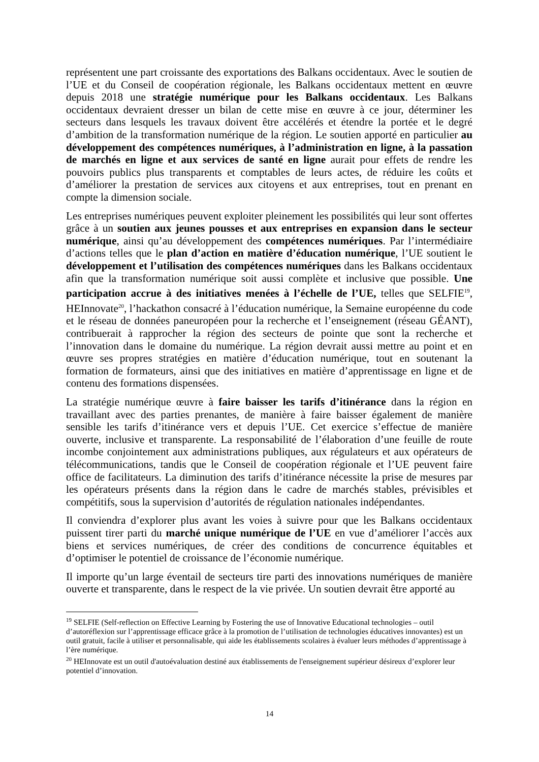représentent une part croissante des exportations des Balkans occidentaux. Avec le soutien de l’UE et du Conseil de coopération régionale, les Balkans occidentaux mettent en œuvre depuis 2018 une stratégie numérique pour les Balkans occidentaux. Les Balkans occidentaux devraient dresser un bilan de cette mise en œuvre à ce jour, déterminer les secteurs dans lesquels les travaux doivent être accélérés et étendre la portée et le degré d’ambition de la transformation numérique de la région. Le soutien apporté en particulier au développement des compétences numériques, à l’administration en ligne, à la passation de marchés en ligne et aux services de santé en ligne aurait pour effets de rendre les pouvoirs publics plus transparents et comptables de leurs actes, de réduire les coûts et d’améliorer la prestation de services aux citoyens et aux entreprises, tout en prenant en compte la dimension sociale.
Les entreprises numériques peuvent exploiter pleinement les possibilités qui leur sont offertes grâce à un soutien aux jeunes pousses et aux entreprises en expansion dans le secteur numérique, ainsi qu’au développement des compétences numériques. Par l’intermédiaire d’actions telles que le plan d’action en matière d’éducation numérique, l’UE soutient le développement et l’utilisation des compétences numériques dans les Balkans occidentaux afin que la transformation numérique soit aussi complète et inclusive que possible. Une participation accrue à des initiatives menées à l’échelle de l’UE, telles que SELFIE<sup>19</sup>, HEInnovate<sup>20</sup>, l’hackathon consacré à l’éducation numérique, la Semaine européenne du code et le réseau de données paneuropéen pour la recherche et l’enseignement (réseau GÉANT), contribuerait à rapprocher la région des secteurs de pointe que sont la recherche et l’innovation dans le domaine du numérique. La région devrait aussi mettre au point et en œuvre ses propres stratégies en matière d’éducation numérique, tout en soutenant la formation de formateurs, ainsi que des initiatives en matière d’apprentissage en ligne et de contenu des formations dispensées.
La stratégie numérique œuvre à faire baisser les tarifs d’itinérance dans la région en travaillant avec des parties prenantes, de manière à faire baisser également de manière sensible les tarifs d’itinérance vers et depuis l’UE. Cet exercice s’effectue de manière ouverte, inclusive et transparente. La responsabilité de l’élaboration d’une feuille de route incombe conjointement aux administrations publiques, aux régulateurs et aux opérateurs de télécommunications, tandis que le Conseil de coopération régionale et l’UE peuvent faire office de facilitateurs. La diminution des tarifs d’itinérance nécessite la prise de mesures par les opérateurs présents dans la région dans le cadre de marchés stables, prévisibles et compétitifs, sous la supervision d’autorités de régulation nationales indépendantes.
Il conviendra d’explorer plus avant les voies à suivre pour que les Balkans occidentaux puissent tirer parti du marché unique numérique de l’UE en vue d’améliorer l’accès aux biens et services numériques, de créer des conditions de concurrence équitables et d’optimiser le potentiel de croissance de l’économie numérique.
Il importe qu’un large éventail de secteurs tire parti des innovations numériques de manière ouverte et transparente, dans le respect de la vie privée. Un soutien devrait être apporté au
<sup>19</sup> SELFIE (Self-reflection on Effective Learning by Fostering the use of Innovative Educational technologies – outil d’autoréflexion sur l’apprentissage efficace grâce à la promotion de l’utilisation de technologies éducatives innovantes) est un outil gratuit, facile à utiliser et personnalisable, qui aide les établissements scolaires à évaluer leurs méthodes d’apprentissage à l’ère numérique.
<sup>20</sup> HEInnovate est un outil d'autoévaluation destiné aux établissements de l'enseignement supérieur désireux d’explorer leur potentiel d’innovation.
14